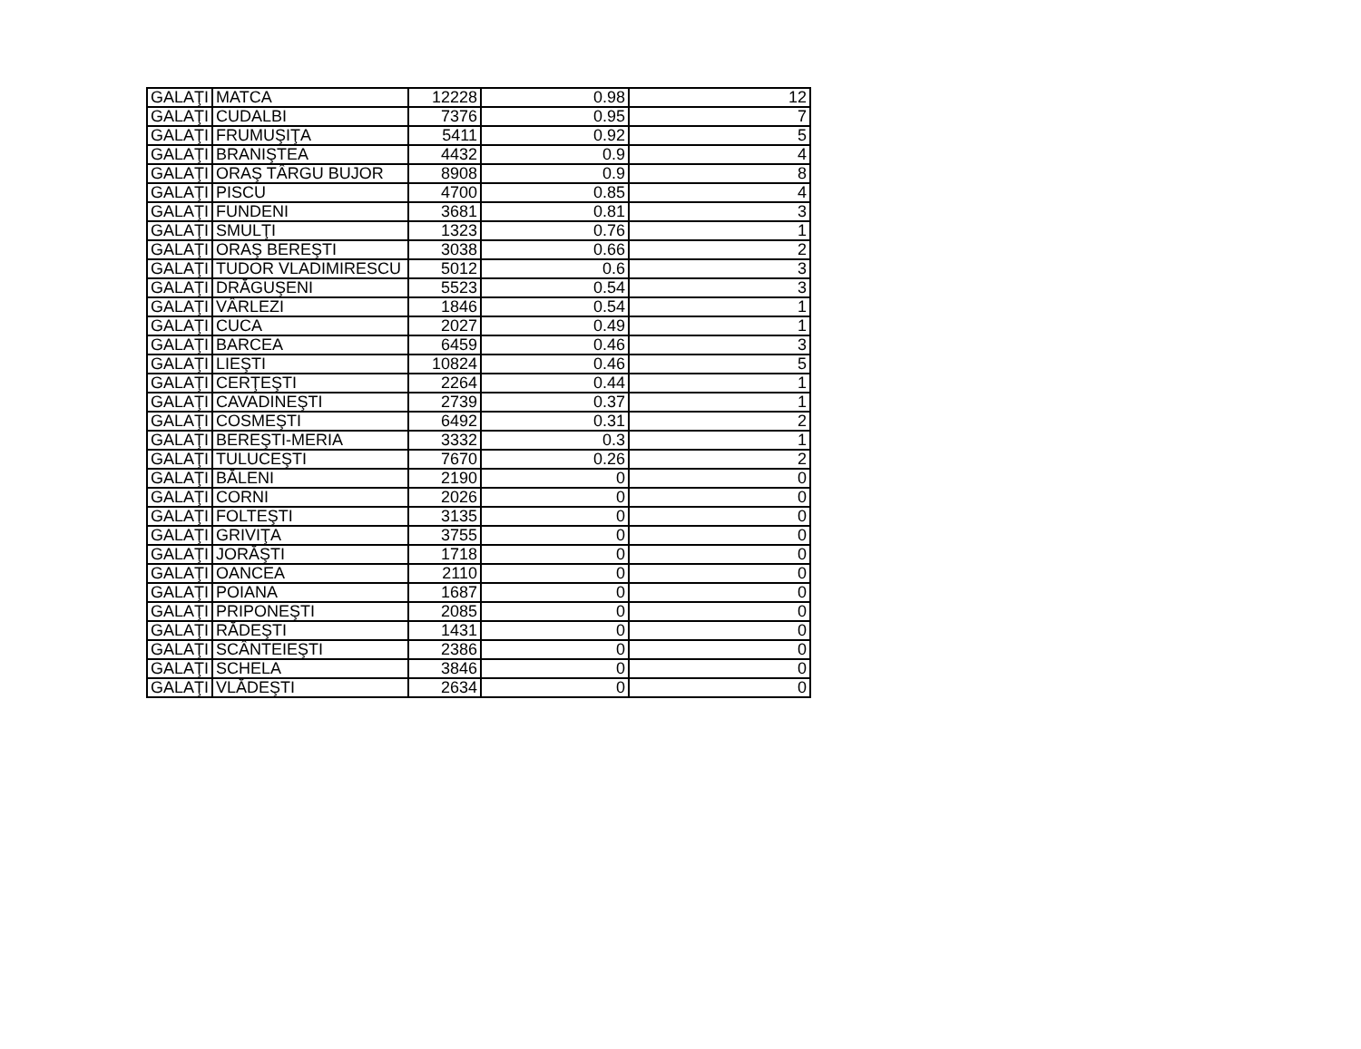| GALAŢI | MATCA | 12228 | 0.98 | 12 |
| GALAŢI | CUDALBI | 7376 | 0.95 | 7 |
| GALAŢI | FRUMUŞIŢA | 5411 | 0.92 | 5 |
| GALAŢI | BRANIŞTEA | 4432 | 0.9 | 4 |
| GALAŢI | ORAŞ TÂRGU BUJOR | 8908 | 0.9 | 8 |
| GALAŢI | PISCU | 4700 | 0.85 | 4 |
| GALAŢI | FUNDENI | 3681 | 0.81 | 3 |
| GALAŢI | SMULŢI | 1323 | 0.76 | 1 |
| GALAŢI | ORAŞ BEREŞTI | 3038 | 0.66 | 2 |
| GALAŢI | TUDOR VLADIMIRESCU | 5012 | 0.6 | 3 |
| GALAŢI | DRĂGUŞENI | 5523 | 0.54 | 3 |
| GALAŢI | VÂRLEZI | 1846 | 0.54 | 1 |
| GALAŢI | CUCA | 2027 | 0.49 | 1 |
| GALAŢI | BARCEA | 6459 | 0.46 | 3 |
| GALAŢI | LIEŞTI | 10824 | 0.46 | 5 |
| GALAŢI | CERŢEŞTI | 2264 | 0.44 | 1 |
| GALAŢI | CAVADINEŞTI | 2739 | 0.37 | 1 |
| GALAŢI | COSMEŞTI | 6492 | 0.31 | 2 |
| GALAŢI | BEREŞTI-MERIA | 3332 | 0.3 | 1 |
| GALAŢI | TULUCEŞTI | 7670 | 0.26 | 2 |
| GALAŢI | BĂLENI | 2190 | 0 | 0 |
| GALAŢI | CORNI | 2026 | 0 | 0 |
| GALAŢI | FOLTEŞTI | 3135 | 0 | 0 |
| GALAŢI | GRIVIŢA | 3755 | 0 | 0 |
| GALAŢI | JORĂŞTI | 1718 | 0 | 0 |
| GALAŢI | OANCEA | 2110 | 0 | 0 |
| GALAŢI | POIANA | 1687 | 0 | 0 |
| GALAŢI | PRIPONEŞTI | 2085 | 0 | 0 |
| GALAŢI | RĂDEŞTI | 1431 | 0 | 0 |
| GALAŢI | SCÂNTEIEŞTI | 2386 | 0 | 0 |
| GALAŢI | SCHELA | 3846 | 0 | 0 |
| GALAŢI | VLĂDEŞTI | 2634 | 0 | 0 |